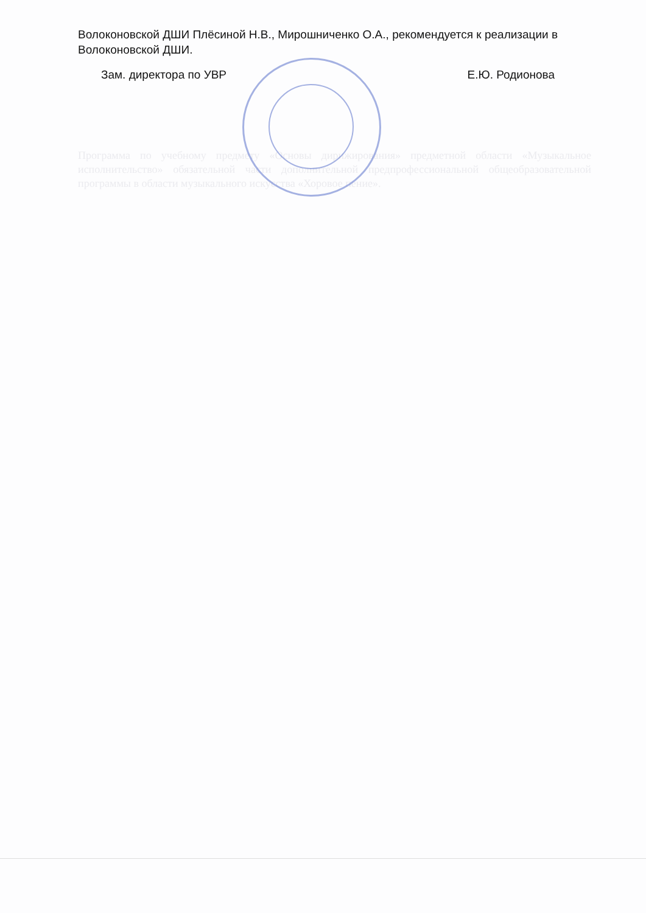Волоконовской ДШИ Плёсиной Н.В., Мирошниченко О.А., рекомендуется к реализации в Волоконовской ДШИ.
Зам. директора по УВР Е.Ю. Родионова
Программа по учебному предмету «Основы дирижирования» предметной области «Музыкальное исполнительство» обязательной части дополнительной предпрофессиональной общеобразовательной программы в области музыкального искусства «Хоровое пение».